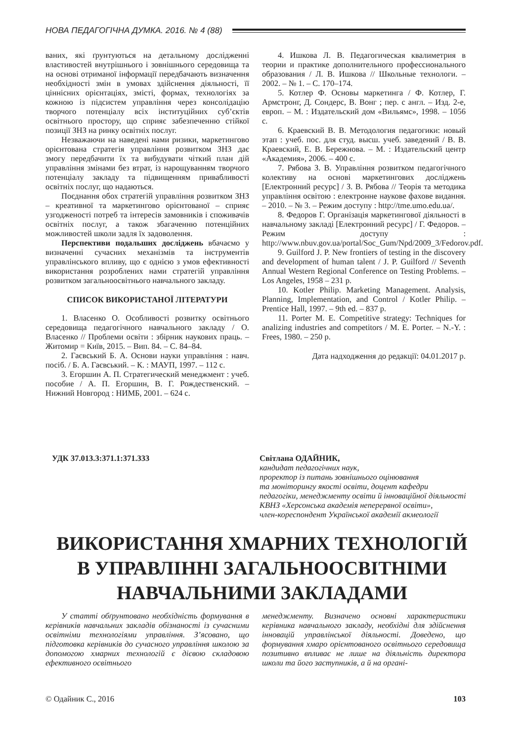НОВА ПЕДАГОГІЧНА ДУМКА. 2016. № 4 (88)
ваних, які ґрунтуються на детальному дослідженні властивостей внутрішнього і зовнішнього середовища та на основі отриманої інформації передбачають визначення необхідності змін в умовах здійснення діяльності, її ціннісних орієнтаціях, змісті, формах, технологіях за кожною із підсистем управління через консолідацію творчого потенціалу всіх інституційних суб’єктів освітнього простору, що сприяє забезпеченню стійкої позиції ЗНЗ на ринку освітніх послуг.
Незважаючи на наведені нами ризики, маркетингово орієнтована стратегія управління розвитком ЗНЗ дає змогу передбачити їх та вибудувати чіткий план дій управління змінами без втрат, із нарощуванням творчого потенціалу закладу та підвищенням привабливості освітніх послуг, що надаються.
Поєднання обох стратегій управління розвитком ЗНЗ – креативної та маркетингово орієнтованої – сприяє узгодженості потреб та інтересів замовників і споживачів освітніх послуг, а також збагаченню потенційних можливостей школи задля їх задоволення.
Перспективи подальших досліджень вбачаємо у визначенні сучасних механізмів та інструментів управлінського впливу, що є однією з умов ефективності використання розроблених нами стратегій управління розвитком загальноосвітнього навчального закладу.
СПИСОК ВИКОРИСТАНОЇ ЛІТЕРАТУРИ
1. Власенко О. Особливості розвитку освітнього середовища педагогічного навчального закладу / О. Власенко // Проблеми освіти : збірник наукових праць. – Житомир = Київ, 2015. – Вип. 84. – С. 84–84.
2. Гаєвський Б. А. Основи науки управління : навч. посіб. / Б. А. Гаєвський. – К. : МАУП, 1997. – 112 с.
3. Егоршин А. П. Стратегический менеджмент : учеб. пособие / А. П. Егоршин, В. Г. Рождественский. – Нижний Новгород : НИМБ, 2001. – 624 с.
4. Ишкова Л. В. Педагогическая квалиметрия в теории и практике дополнительного профессионального образования / Л. В. Ишкова // Школьные технологи. – 2002. – № 1. – С. 170–174.
5. Котлер Ф. Основы маркетинга / Ф. Котлер, Г. Армстронг, Д. Сондерс, В. Вонг ; пер. с англ. – Изд. 2-е, европ. – М. : Издательский дом «Вильямс», 1998. – 1056 с.
6. Краевский В. В. Методология педагогики: новый этап : учеб. пос. для студ. высш. учеб. заведений / В. В. Краевский, Е. В. Бережнова. – М. : Издательский центр «Академия», 2006. – 400 с.
7. Рябова З. В. Управління розвитком педагогічного колективу на основі маркетингових досліджень [Електронний ресурс] / З. В. Рябова // Теорія та методика управління освітою : електронне наукове фахове видання. – 2010. – № 3. – Режим доступу : http://tme.umo.edu.ua/.
8. Федоров Г. Організація маркетингової діяльності в навчальному закладі [Електронний ресурс] / Г. Федоров. – Режим доступу : http://www.nbuv.gov.ua/portal/Soc_Gum/Npd/2009_3/Fedorov.pdf.
9. Guilford J. P. New frontiers of testing in the discovery and development of human talent / J. P. Guilford // Seventh Annual Western Regional Conference on Testing Problems. – Los Angeles, 1958 – 231 p.
10. Kotler Philip. Marketing Management. Analysis, Planning, Implementation, and Control / Kotler Philip. – Prentice Hall, 1997. – 9th ed. – 837 p.
11. Porter M. E. Competitive strategy: Techniques for analizing industries and competitors / M. E. Porter. – N.-Y. : Frees, 1980. – 250 p.
Дата надходження до редакції: 04.01.2017 р.
УДК 37.013.3:371.1:371.333
Світлана ОДАЙНИК,
кандидат педагогічних наук,
проректор із питань зовнішнього оцінювання
та моніторингу якості освіти, доцент кафедри
педагогіки, менеджменту освіти й інноваційної діяльності
КВНЗ «Херсонська академія неперервної освіти»,
член-кореспондент Української академії акмеології
ВИКОРИСТАННЯ ХМАРНИХ ТЕХНОЛОГІЙ
В УПРАВЛІННІ ЗАГАЛЬНООСВІТНІМИ
НАВЧАЛЬНИМИ ЗАКЛАДАМИ
У статті обґрунтовано необхідність формування в керівників навчальних закладів обізнаності із сучасними освітніми технологіями управління. З’ясовано, що підготовка керівників до сучасного управління школою за допомогою хмарних технологій є дієвою складовою ефективного освітнього
менеджменту. Визначено основні характеристики керівника навчального закладу, необхідні для здійснення інновацій управлінської діяльності. Доведено, що формування хмаро орієнтованого освітнього середовища позитивно впливає не лише на діяльність директора школи та його заступників, а й на органі-
© Одайник С., 2016 103